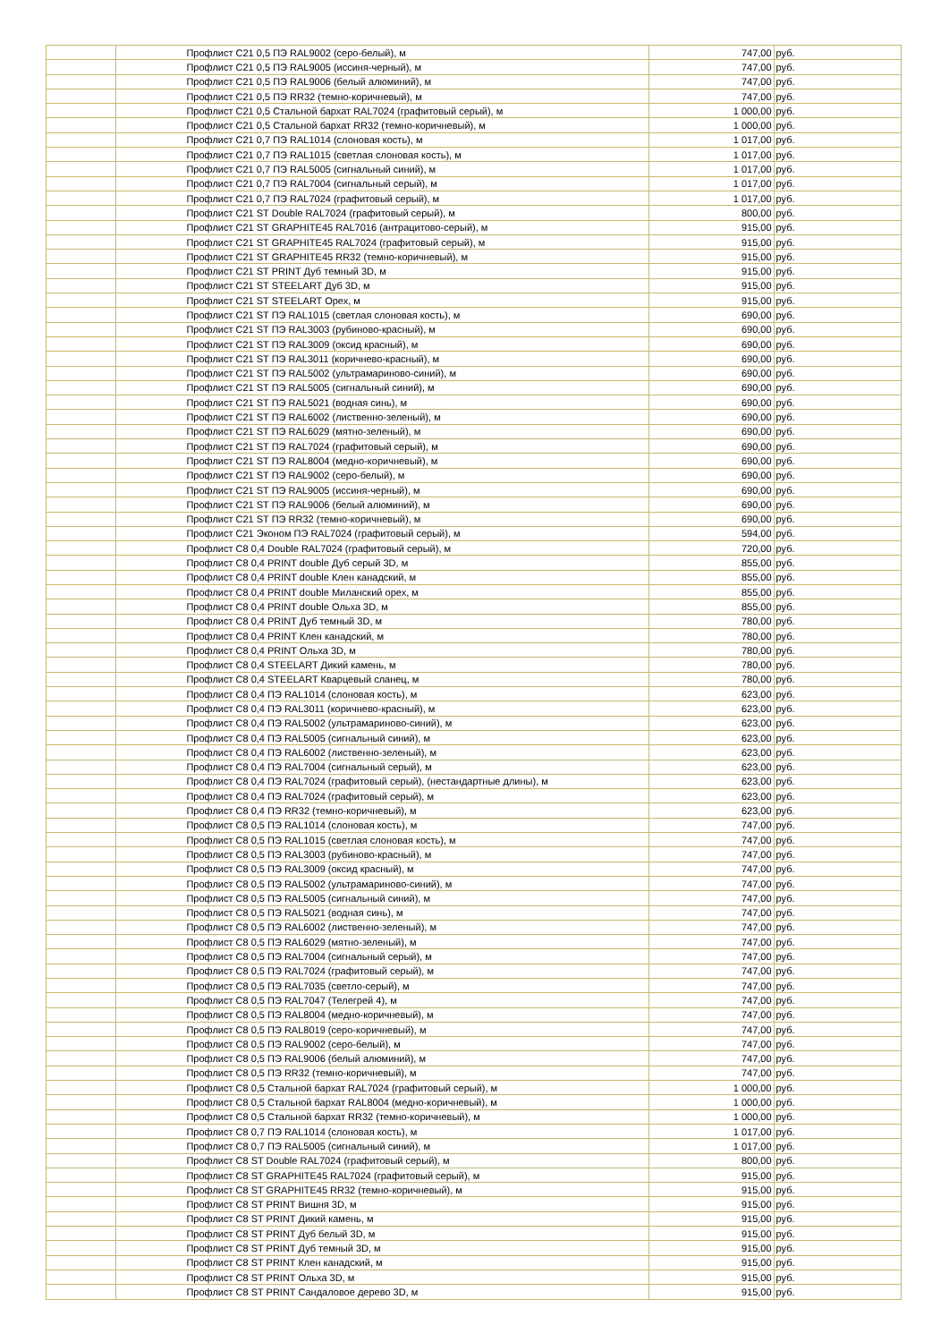| | | Профлист С21 0,5 ПЭ RAL9002 (серо-белый), м | 747,00 | руб. |
| | | Профлист С21 0,5 ПЭ RAL9005 (иссиня-черный), м | 747,00 | руб. |
| | | Профлист С21 0,5 ПЭ RAL9006 (белый алюминий), м | 747,00 | руб. |
| | | Профлист С21 0,5 ПЭ RR32 (темно-коричневый), м | 747,00 | руб. |
| | | Профлист С21 0,5 Стальной бархат RAL7024 (графитовый серый), м | 1 000,00 | руб. |
| | | Профлист С21 0,5 Стальной бархат RR32 (темно-коричневый), м | 1 000,00 | руб. |
| | | Профлист С21 0,7 ПЭ RAL1014 (слоновая кость), м | 1 017,00 | руб. |
| | | Профлист С21 0,7 ПЭ RAL1015 (светлая слоновая кость), м | 1 017,00 | руб. |
| | | Профлист С21 0,7 ПЭ RAL5005 (сигнальный синий), м | 1 017,00 | руб. |
| | | Профлист С21 0,7 ПЭ RAL7004 (сигнальный серый), м | 1 017,00 | руб. |
| | | Профлист С21 0,7 ПЭ RAL7024 (графитовый серый), м | 1 017,00 | руб. |
| | | Профлист С21 ST Double RAL7024 (графитовый серый), м | 800,00 | руб. |
| | | Профлист С21 ST GRAPHITE45 RAL7016 (антрацитово-серый), м | 915,00 | руб. |
| | | Профлист С21 ST GRAPHITE45 RAL7024 (графитовый серый), м | 915,00 | руб. |
| | | Профлист С21 ST GRAPHITE45 RR32 (темно-коричневый), м | 915,00 | руб. |
| | | Профлист С21 ST PRINT Дуб темный 3D, м | 915,00 | руб. |
| | | Профлист С21 ST STEELART Дуб 3D, м | 915,00 | руб. |
| | | Профлист С21 ST STEELART Орех, м | 915,00 | руб. |
| | | Профлист С21 ST ПЭ RAL1015 (светлая слоновая кость), м | 690,00 | руб. |
| | | Профлист С21 ST ПЭ RAL3003 (рубиново-красный), м | 690,00 | руб. |
| | | Профлист С21 ST ПЭ RAL3009 (оксид красный), м | 690,00 | руб. |
| | | Профлист С21 ST ПЭ RAL3011 (коричнево-красный), м | 690,00 | руб. |
| | | Профлист С21 ST ПЭ RAL5002 (ультрамариново-синий), м | 690,00 | руб. |
| | | Профлист С21 ST ПЭ RAL5005 (сигнальный синий), м | 690,00 | руб. |
| | | Профлист С21 ST ПЭ RAL5021 (водная синь), м | 690,00 | руб. |
| | | Профлист С21 ST ПЭ RAL6002 (лиственно-зеленый), м | 690,00 | руб. |
| | | Профлист С21 ST ПЭ RAL6029 (мятно-зеленый), м | 690,00 | руб. |
| | | Профлист С21 ST ПЭ RAL7024 (графитовый серый), м | 690,00 | руб. |
| | | Профлист С21 ST ПЭ RAL8004 (медно-коричневый), м | 690,00 | руб. |
| | | Профлист С21 ST ПЭ RAL9002 (серо-белый), м | 690,00 | руб. |
| | | Профлист С21 ST ПЭ RAL9005 (иссиня-черный), м | 690,00 | руб. |
| | | Профлист С21 ST ПЭ RAL9006 (белый алюминий), м | 690,00 | руб. |
| | | Профлист С21 ST ПЭ RR32 (темно-коричневый), м | 690,00 | руб. |
| | | Профлист С21 Эконом ПЭ RAL7024 (графитовый серый), м | 594,00 | руб. |
| | | Профлист С8 0,4 Double RAL7024 (графитовый серый), м | 720,00 | руб. |
| | | Профлист С8 0,4 PRINT double Дуб серый 3D, м | 855,00 | руб. |
| | | Профлист С8 0,4 PRINT double Клен канадский, м | 855,00 | руб. |
| | | Профлист С8 0,4 PRINT double Миланский орех, м | 855,00 | руб. |
| | | Профлист С8 0,4 PRINT double Ольха 3D, м | 855,00 | руб. |
| | | Профлист С8 0,4 PRINT Дуб темный 3D, м | 780,00 | руб. |
| | | Профлист С8 0,4 PRINT Клен канадский, м | 780,00 | руб. |
| | | Профлист С8 0,4 PRINT Ольха 3D, м | 780,00 | руб. |
| | | Профлист С8 0,4 STEELART Дикий камень, м | 780,00 | руб. |
| | | Профлист С8 0,4 STEELART Кварцевый сланец, м | 780,00 | руб. |
| | | Профлист С8 0,4 ПЭ RAL1014 (слоновая кость), м | 623,00 | руб. |
| | | Профлист С8 0,4 ПЭ RAL3011 (коричнево-красный), м | 623,00 | руб. |
| | | Профлист С8 0,4 ПЭ RAL5002 (ультрамариново-синий), м | 623,00 | руб. |
| | | Профлист С8 0,4 ПЭ RAL5005 (сигнальный синий), м | 623,00 | руб. |
| | | Профлист С8 0,4 ПЭ RAL6002 (лиственно-зеленый), м | 623,00 | руб. |
| | | Профлист С8 0,4 ПЭ RAL7004 (сигнальный серый), м | 623,00 | руб. |
| | | Профлист С8 0,4 ПЭ RAL7024 (графитовый серый), (нестандартные длины), м | 623,00 | руб. |
| | | Профлист С8 0,4 ПЭ RAL7024 (графитовый серый), м | 623,00 | руб. |
| | | Профлист С8 0,4 ПЭ RR32 (темно-коричневый), м | 623,00 | руб. |
| | | Профлист С8 0,5 ПЭ RAL1014 (слоновая кость), м | 747,00 | руб. |
| | | Профлист С8 0,5 ПЭ RAL1015 (светлая слоновая кость), м | 747,00 | руб. |
| | | Профлист С8 0,5 ПЭ RAL3003 (рубиново-красный), м | 747,00 | руб. |
| | | Профлист С8 0,5 ПЭ RAL3009 (оксид красный), м | 747,00 | руб. |
| | | Профлист С8 0,5 ПЭ RAL5002 (ультрамариново-синий), м | 747,00 | руб. |
| | | Профлист С8 0,5 ПЭ RAL5005 (сигнальный синий), м | 747,00 | руб. |
| | | Профлист С8 0,5 ПЭ RAL5021 (водная синь), м | 747,00 | руб. |
| | | Профлист С8 0,5 ПЭ RAL6002 (лиственно-зеленый), м | 747,00 | руб. |
| | | Профлист С8 0,5 ПЭ RAL6029 (мятно-зеленый), м | 747,00 | руб. |
| | | Профлист С8 0,5 ПЭ RAL7004 (сигнальный серый), м | 747,00 | руб. |
| | | Профлист С8 0,5 ПЭ RAL7024 (графитовый серый), м | 747,00 | руб. |
| | | Профлист С8 0,5 ПЭ RAL7035 (светло-серый), м | 747,00 | руб. |
| | | Профлист С8 0,5 ПЭ RAL7047 (Телегрей 4), м | 747,00 | руб. |
| | | Профлист С8 0,5 ПЭ RAL8004 (медно-коричневый), м | 747,00 | руб. |
| | | Профлист С8 0,5 ПЭ RAL8019 (серо-коричневый), м | 747,00 | руб. |
| | | Профлист С8 0,5 ПЭ RAL9002 (серо-белый), м | 747,00 | руб. |
| | | Профлист С8 0,5 ПЭ RAL9006 (белый алюминий), м | 747,00 | руб. |
| | | Профлист С8 0,5 ПЭ RR32 (темно-коричневый), м | 747,00 | руб. |
| | | Профлист С8 0,5 Стальной бархат RAL7024 (графитовый серый), м | 1 000,00 | руб. |
| | | Профлист С8 0,5 Стальной бархат RAL8004 (медно-коричневый), м | 1 000,00 | руб. |
| | | Профлист С8 0,5 Стальной бархат RR32 (темно-коричневый), м | 1 000,00 | руб. |
| | | Профлист С8 0,7 ПЭ RAL1014 (слоновая кость), м | 1 017,00 | руб. |
| | | Профлист С8 0,7 ПЭ RAL5005 (сигнальный синий), м | 1 017,00 | руб. |
| | | Профлист С8 ST Double RAL7024 (графитовый серый), м | 800,00 | руб. |
| | | Профлист С8 ST GRAPHITE45 RAL7024 (графитовый серый), м | 915,00 | руб. |
| | | Профлист С8 ST GRAPHITE45 RR32 (темно-коричневый), м | 915,00 | руб. |
| | | Профлист С8 ST PRINT Вишня 3D, м | 915,00 | руб. |
| | | Профлист С8 ST PRINT Дикий камень, м | 915,00 | руб. |
| | | Профлист С8 ST PRINT Дуб белый 3D, м | 915,00 | руб. |
| | | Профлист С8 ST PRINT Дуб темный 3D, м | 915,00 | руб. |
| | | Профлист С8 ST PRINT Клен канадский, м | 915,00 | руб. |
| | | Профлист С8 ST PRINT Ольха 3D, м | 915,00 | руб. |
| | | Профлист С8 ST PRINT Сандаловое дерево 3D, м | 915,00 | руб. |